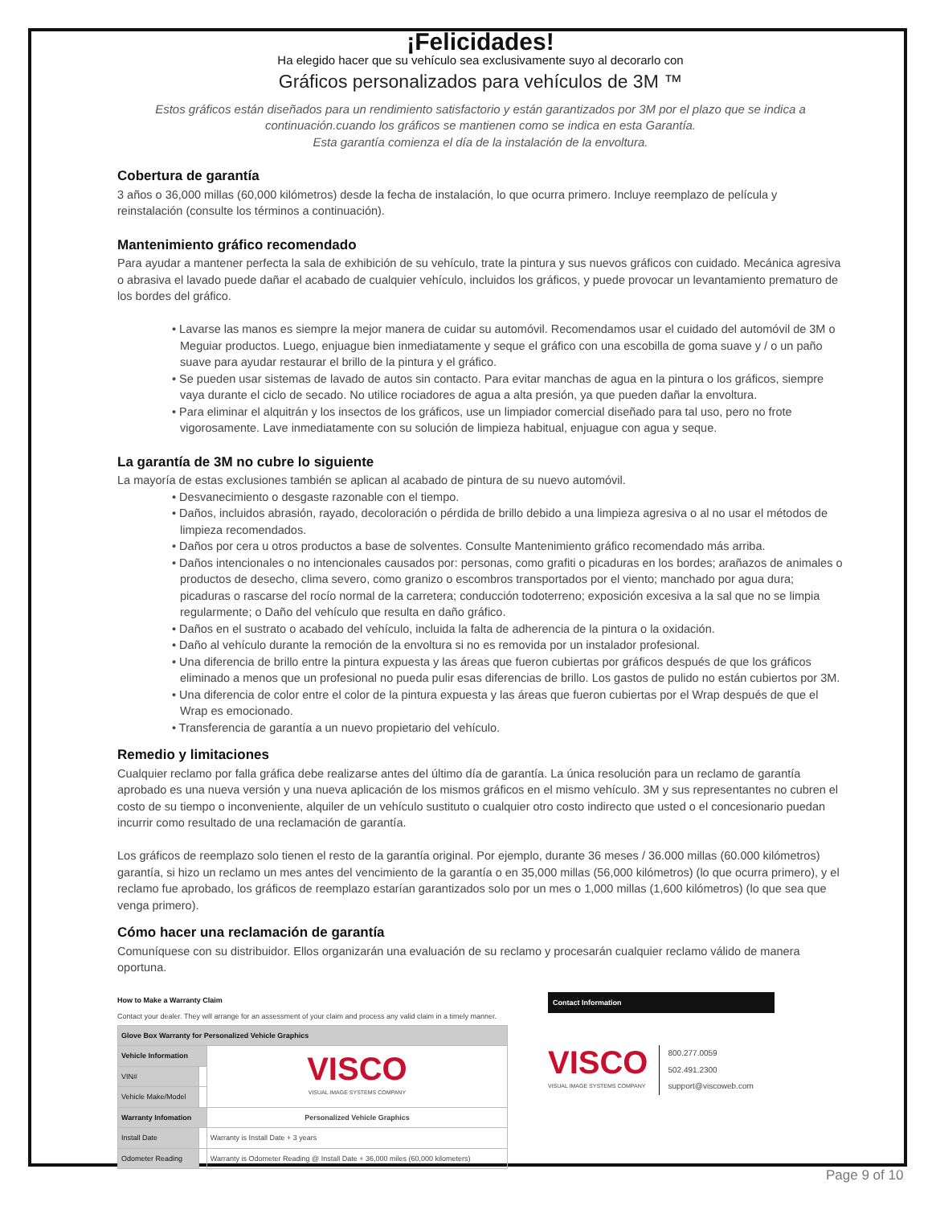¡Felicidades!
Ha elegido hacer que su vehículo sea exclusivamente suyo al decorarlo con
Gráficos personalizados para vehículos de 3M ™
Estos gráficos están diseñados para un rendimiento satisfactorio y están garantizados por 3M por el plazo que se indica a continuación.cuando los gráficos se mantienen como se indica en esta Garantía.
Esta garantía comienza el día de la instalación de la envoltura.
Cobertura de garantía
3 años o 36,000 millas (60,000 kilómetros) desde la fecha de instalación, lo que ocurra primero. Incluye reemplazo de película y reinstalación (consulte los términos a continuación).
Mantenimiento gráfico recomendado
Para ayudar a mantener perfecta la sala de exhibición de su vehículo, trate la pintura y sus nuevos gráficos con cuidado. Mecánica agresiva o abrasiva el lavado puede dañar el acabado de cualquier vehículo, incluidos los gráficos, y puede provocar un levantamiento prematuro de los bordes del gráfico.
• Lavarse las manos es siempre la mejor manera de cuidar su automóvil. Recomendamos usar el cuidado del automóvil de 3M o Meguiar productos. Luego, enjuague bien inmediatamente y seque el gráfico con una escobilla de goma suave y / o un paño suave para ayudar restaurar el brillo de la pintura y el gráfico.
• Se pueden usar sistemas de lavado de autos sin contacto. Para evitar manchas de agua en la pintura o los gráficos, siempre vaya durante el ciclo de secado. No utilice rociadores de agua a alta presión, ya que pueden dañar la envoltura.
• Para eliminar el alquitrán y los insectos de los gráficos, use un limpiador comercial diseñado para tal uso, pero no frote vigorosamente. Lave inmediatamente con su solución de limpieza habitual, enjuague con agua y seque.
La garantía de 3M no cubre lo siguiente
La mayoría de estas exclusiones también se aplican al acabado de pintura de su nuevo automóvil.
• Desvanecimiento o desgaste razonable con el tiempo.
• Daños, incluidos abrasión, rayado, decoloración o pérdida de brillo debido a una limpieza agresiva o al no usar el métodos de limpieza recomendados.
• Daños por cera u otros productos a base de solventes. Consulte Mantenimiento gráfico recomendado más arriba.
• Daños intencionales o no intencionales causados por: personas, como grafiti o picaduras en los bordes; arañazos de animales o productos de desecho, clima severo, como granizo o escombros transportados por el viento; manchado por agua dura; picaduras o rascarse del rocío normal de la carretera; conducción todoterreno; exposición excesiva a la sal que no se limpia regularmente; o Daño del vehículo que resulta en daño gráfico.
• Daños en el sustrato o acabado del vehículo, incluida la falta de adherencia de la pintura o la oxidación.
• Daño al vehículo durante la remoción de la envoltura si no es removida por un instalador profesional.
• Una diferencia de brillo entre la pintura expuesta y las áreas que fueron cubiertas por gráficos después de que los gráficos eliminado a menos que un profesional no pueda pulir esas diferencias de brillo. Los gastos de pulido no están cubiertos por 3M.
• Una diferencia de color entre el color de la pintura expuesta y las áreas que fueron cubiertas por el Wrap después de que el Wrap es emocionado.
• Transferencia de garantía a un nuevo propietario del vehículo.
Remedio y limitaciones
Cualquier reclamo por falla gráfica debe realizarse antes del último día de garantía. La única resolución para un reclamo de garantía aprobado es una nueva versión y una nueva aplicación de los mismos gráficos en el mismo vehículo. 3M y sus representantes no cubren el costo de su tiempo o inconveniente, alquiler de un vehículo sustituto o cualquier otro costo indirecto que usted o el concesionario puedan incurrir como resultado de una reclamación de garantía.
Los gráficos de reemplazo solo tienen el resto de la garantía original. Por ejemplo, durante 36 meses / 36.000 millas (60.000 kilómetros) garantía, si hizo un reclamo un mes antes del vencimiento de la garantía o en 35,000 millas (56,000 kilómetros) (lo que ocurra primero), y el reclamo fue aprobado, los gráficos de reemplazo estarían garantizados solo por un mes o 1,000 millas (1,600 kilómetros) (lo que sea que venga primero).
Cómo hacer una reclamación de garantía
Comuníquese con su distribuidor. Ellos organizarán una evaluación de su reclamo y procesarán cualquier reclamo válido de manera oportuna.
How to Make a Warranty Claim
Contact your dealer. They will arrange for an assessment of your claim and process any valid claim in a timely manner.
| Glove Box Warranty for Personalized Vehicle Graphics | | |
| Vehicle Information | | VISCO VISUAL IMAGE SYSTEMS COMPANY |
| VIN# | | |
| Vehicle Make/Model | | |
| Warranty Infomation | | Personalized Vehicle Graphics |
| Install Date | | Warranty is Install Date + 3 years |
| Odometer Reading | | Warranty is Odometer Reading @ Install Date + 36,000 miles (60,000 kilometers) |
Contact Information
VISCO
VISUAL IMAGE SYSTEMS COMPANY
800.277.0059
502.491.2300
support@viscoweb.com
Page 9 of 10